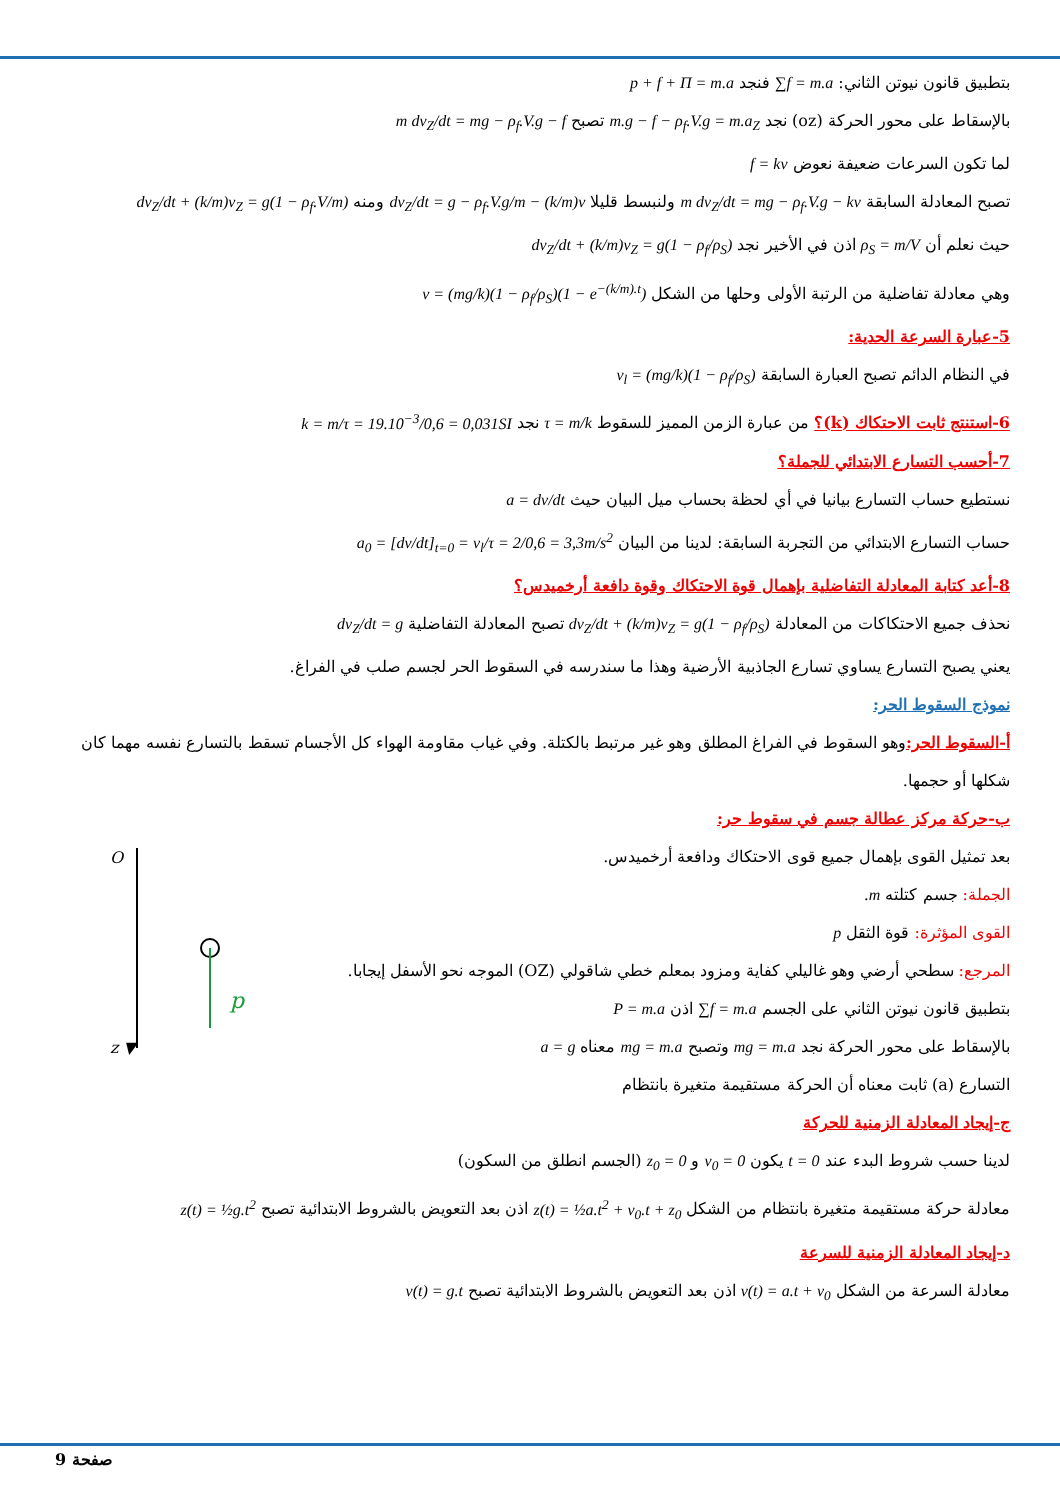بتطبيق قانون نيوتن الثاني: ∑f = m.a فنجد p + f + Π = m.a
بالإسقاط على محور الحركة (oz) نجد m.g − f − ρ<sub>f</sub>.V.g = m.a<sub>Z</sub> تصبح m dv<sub>Z</sub>/dt = mg − ρ<sub>f</sub>.V.g − f
لما تكون السرعات ضعيفة نعوض f = kv
تصبح المعادلة السابقة m dv<sub>Z</sub>/dt = mg − ρ<sub>f</sub>.V.g − kv ولنبسط قليلا dv<sub>Z</sub>/dt = g − ρ<sub>f</sub>.V.g/m − (k/m)v ومنه dv<sub>Z</sub>/dt + (k/m)v<sub>Z</sub> = g(1 − ρ<sub>f</sub>.V/m)
حيث نعلم أن ρ<sub>S</sub> = m/V اذن في الأخير نجد dv<sub>Z</sub>/dt + (k/m)v<sub>Z</sub> = g(1 − ρ<sub>f</sub>/ρ<sub>S</sub>)
وهي معادلة تفاضلية من الرتبة الأولى وحلها من الشكل v = (mg/k)(1 − ρ<sub>f</sub>/ρ<sub>S</sub>)(1 − e<sup>−(k/m).t</sup>)
5-عبارة السرعة الحدية:
في النظام الدائم تصبح العبارة السابقة v<sub>l</sub> = (mg/k)(1 − ρ<sub>f</sub>/ρ<sub>S</sub>)
6-استنتج ثابت الاحتكاك (k)؟ من عبارة الزمن المميز للسقوط τ = m/k نجد k = m/τ = 19.10<sup>−3</sup>/0,6 = 0,031SI
7-أحسب التسارع الابتدائي للجملة؟
نستطيع حساب التسارع بيانيا في أي لحظة بحساب ميل البيان حيث a = dv/dt
حساب التسارع الابتدائي من التجربة السابقة: لدينا من البيان a<sub>0</sub> = [dv/dt]<sub>t=0</sub> = v<sub>l</sub>/τ = 2/0,6 = 3,3m/s<sup>2</sup>
8-أعد كتابة المعادلة التفاضلية بإهمال قوة الاحتكاك وقوة دافعة أرخميدس؟
نحذف جميع الاحتكاكات من المعادلة dv<sub>Z</sub>/dt + (k/m)v<sub>Z</sub> = g(1 − ρ<sub>f</sub>/ρ<sub>S</sub>) تصبح المعادلة التفاضلية dv<sub>Z</sub>/dt = g
يعني يصبح التسارع يساوي تسارع الجاذبية الأرضية وهذا ما سندرسه في السقوط الحر لجسم صلب في الفراغ.
نموذج السقوط الحر:
أ-السقوط الحر: وهو السقوط في الفراغ المطلق وهو غير مرتبط بالكتلة. وفي غياب مقاومة الهواء كل الأجسام تسقط بالتسارع نفسه مهما كان شكلها أو حجمها.
ب-حركة مركز عطالة جسم في سقوط حر:
O
z ▼
p
بعد تمثيل القوى بإهمال جميع قوى الاحتكاك ودافعة أرخميدس.
الجملة: جسم كتلته m.
القوى المؤثرة: قوة الثقل p
المرجع: سطحي أرضي وهو غاليلي كفاية ومزود بمعلم خطي شاقولي (OZ) الموجه نحو الأسفل إيجابا.
بتطبيق قانون نيوتن الثاني على الجسم ∑f = m.a اذن P = m.a
بالإسقاط على محور الحركة نجد mg = m.a وتصبح mg = m.a معناه a = g
التسارع (a) ثابت معناه أن الحركة مستقيمة متغيرة بانتظام
ج-إيجاد المعادلة الزمنية للحركة
لدينا حسب شروط البدء عند t = 0 يكون v<sub>0</sub> = 0 و z<sub>0</sub> = 0 (الجسم انطلق من السكون)
معادلة حركة مستقيمة متغيرة بانتظام من الشكل z(t) = ½a.t<sup>2</sup> + v<sub>0</sub>.t + z<sub>0</sub> اذن بعد التعويض بالشروط الابتدائية تصبح z(t) = ½g.t<sup>2</sup>
د-إيجاد المعادلة الزمنية للسرعة
معادلة السرعة من الشكل v(t) = a.t + v<sub>0</sub> اذن بعد التعويض بالشروط الابتدائية تصبح v(t) = g.t
صفحة 9